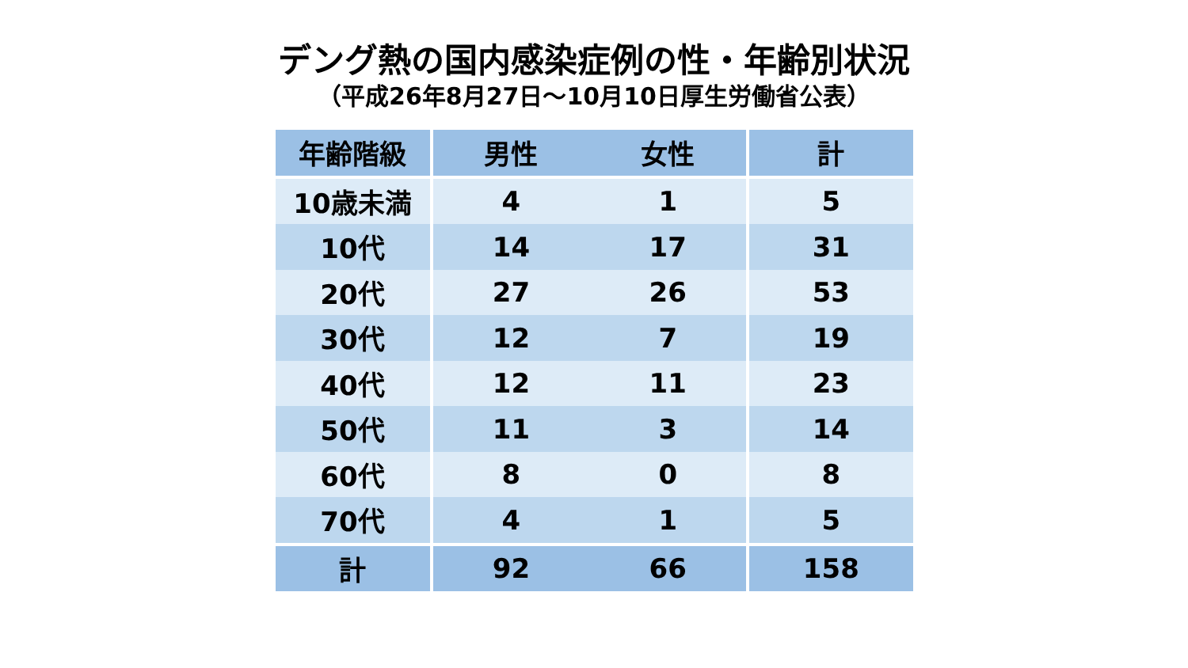デング熱の国内感染症例の性・年齢別状況
（平成26年8月27日～10月10日厚生労働省公表）
| 年齢階級 | 男性 | 女性 | 計 |
| --- | --- | --- | --- |
| 10歳未満 | 4 | 1 | 5 |
| 10代 | 14 | 17 | 31 |
| 20代 | 27 | 26 | 53 |
| 30代 | 12 | 7 | 19 |
| 40代 | 12 | 11 | 23 |
| 50代 | 11 | 3 | 14 |
| 60代 | 8 | 0 | 8 |
| 70代 | 4 | 1 | 5 |
| 計 | 92 | 66 | 158 |